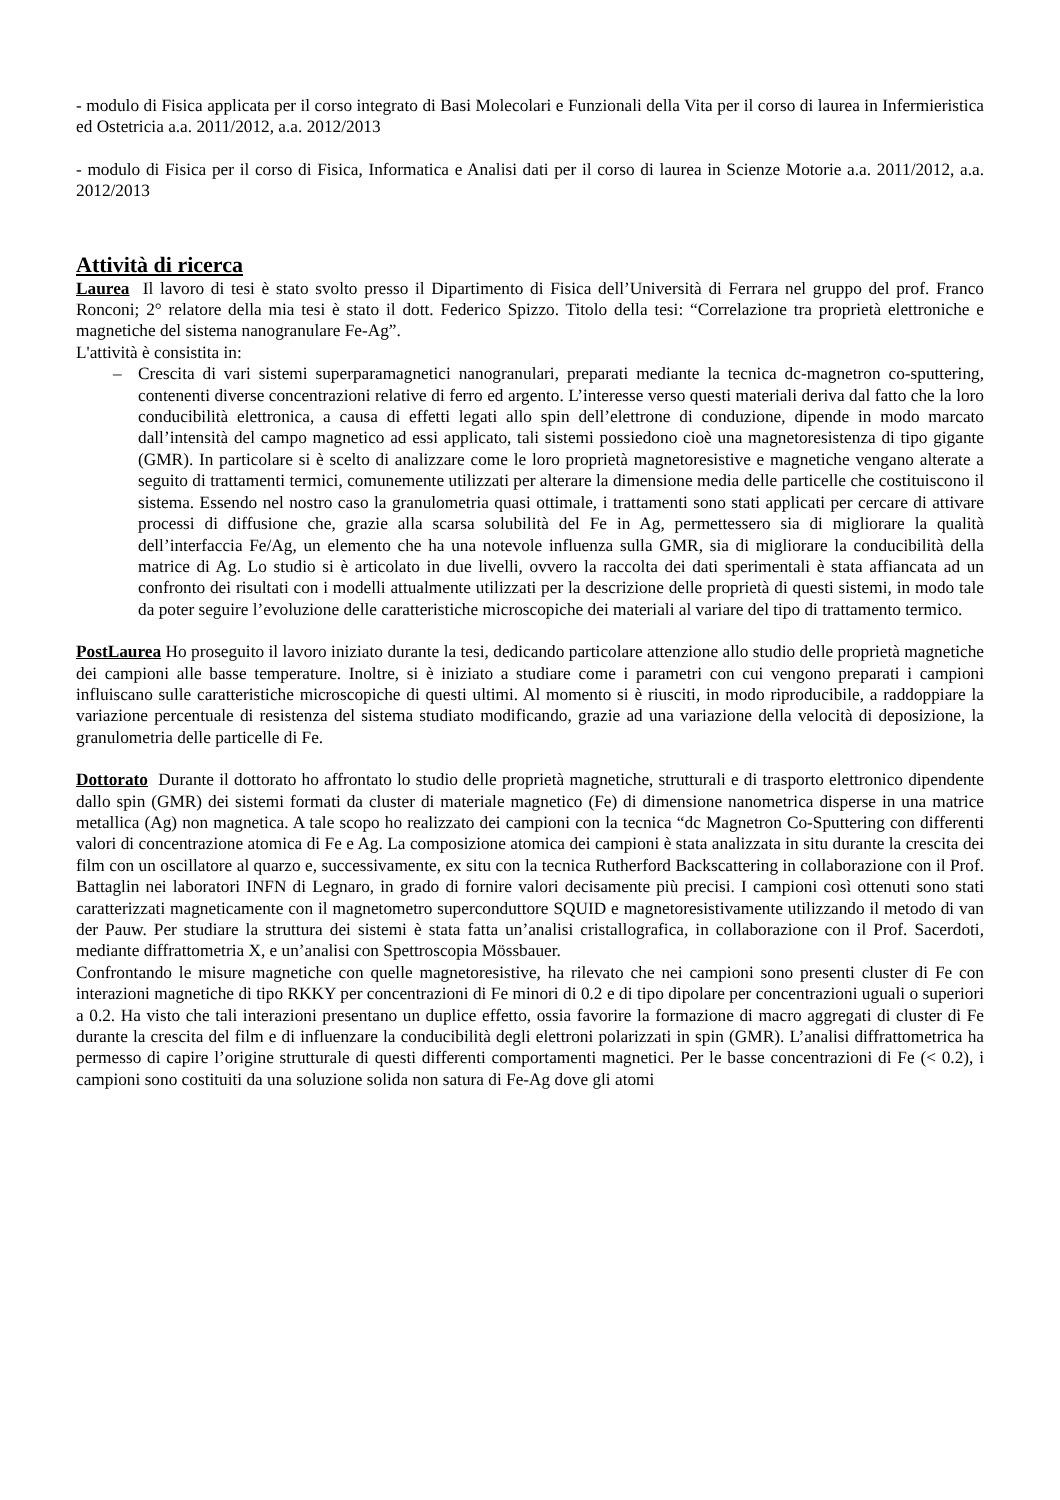- modulo di Fisica applicata per il corso integrato di Basi Molecolari e Funzionali della Vita per il corso di laurea in Infermieristica ed Ostetricia a.a. 2011/2012, a.a. 2012/2013
- modulo di Fisica per il corso di Fisica, Informatica e Analisi dati per il corso di laurea in Scienze Motorie a.a. 2011/2012, a.a. 2012/2013
Attività di ricerca
Laurea Il lavoro di tesi è stato svolto presso il Dipartimento di Fisica dell’Università di Ferrara nel gruppo del prof. Franco Ronconi; 2° relatore della mia tesi è stato il dott. Federico Spizzo. Titolo della tesi: “Correlazione tra proprietà elettroniche e magnetiche del sistema nanogranulare Fe-Ag”.
L'attività è consistita in:
– Crescita di vari sistemi superparamagnetici nanogranulari, preparati mediante la tecnica dc-magnetron co-sputtering, contenenti diverse concentrazioni relative di ferro ed argento. L’interesse verso questi materiali deriva dal fatto che la loro conducibilità elettronica, a causa di effetti legati allo spin dell’elettrone di conduzione, dipende in modo marcato dall’intensità del campo magnetico ad essi applicato, tali sistemi possiedono cioè una magnetoresistenza di tipo gigante (GMR). In particolare si è scelto di analizzare come le loro proprietà magnetoresistive e magnetiche vengano alterate a seguito di trattamenti termici, comunemente utilizzati per alterare la dimensione media delle particelle che costituiscono il sistema. Essendo nel nostro caso la granulometria quasi ottimale, i trattamenti sono stati applicati per cercare di attivare processi di diffusione che, grazie alla scarsa solubilità del Fe in Ag, permettessero sia di migliorare la qualità dell’interfaccia Fe/Ag, un elemento che ha una notevole influenza sulla GMR, sia di migliorare la conducibilità della matrice di Ag. Lo studio si è articolato in due livelli, ovvero la raccolta dei dati sperimentali è stata affiancata ad un confronto dei risultati con i modelli attualmente utilizzati per la descrizione delle proprietà di questi sistemi, in modo tale da poter seguire l’evoluzione delle caratteristiche microscopiche dei materiali al variare del tipo di trattamento termico.
PostLaurea Ho proseguito il lavoro iniziato durante la tesi, dedicando particolare attenzione allo studio delle proprietà magnetiche dei campioni alle basse temperature. Inoltre, si è iniziato a studiare come i parametri con cui vengono preparati i campioni influiscano sulle caratteristiche microscopiche di questi ultimi. Al momento si è riusciti, in modo riproducibile, a raddoppiare la variazione percentuale di resistenza del sistema studiato modificando, grazie ad una variazione della velocità di deposizione, la granulometria delle particelle di Fe.
Dottorato Durante il dottorato ho affrontato lo studio delle proprietà magnetiche, strutturali e di trasporto elettronico dipendente dallo spin (GMR) dei sistemi formati da cluster di materiale magnetico (Fe) di dimensione nanometrica disperse in una matrice metallica (Ag) non magnetica. A tale scopo ho realizzato dei campioni con la tecnica “dc Magnetron Co-Sputtering con differenti valori di concentrazione atomica di Fe e Ag. La composizione atomica dei campioni è stata analizzata in situ durante la crescita dei film con un oscillatore al quarzo e, successivamente, ex situ con la tecnica Rutherford Backscattering in collaborazione con il Prof. Battaglin nei laboratori INFN di Legnaro, in grado di fornire valori decisamente più precisi. I campioni così ottenuti sono stati caratterizzati magneticamente con il magnetometro superconduttore SQUID e magnetoresistivamente utilizzando il metodo di van der Pauw. Per studiare la struttura dei sistemi è stata fatta un’analisi cristallografica, in collaborazione con il Prof. Sacerdoti, mediante diffrattometria X, e un’analisi con Spettroscopia Mössbauer.
Confrontando le misure magnetiche con quelle magnetoresistive, ha rilevato che nei campioni sono presenti cluster di Fe con interazioni magnetiche di tipo RKKY per concentrazioni di Fe minori di 0.2 e di tipo dipolare per concentrazioni uguali o superiori a 0.2. Ha visto che tali interazioni presentano un duplice effetto, ossia favorire la formazione di macro aggregati di cluster di Fe durante la crescita del film e di influenzare la conducibilità degli elettroni polarizzati in spin (GMR). L’analisi diffrattometrica ha permesso di capire l’origine strutturale di questi differenti comportamenti magnetici. Per le basse concentrazioni di Fe (< 0.2), i campioni sono costituiti da una soluzione solida non satura di Fe-Ag dove gli atomi